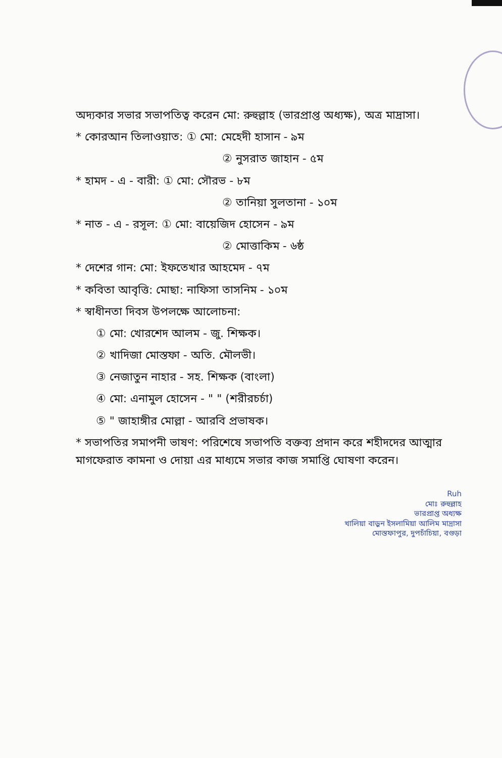অদ্যকার সভার সভাপতিত্ব করেন মো: রুহুল্লাহ (ভারপ্রাপ্ত অধ্যক্ষ), অত্র মাদ্রাসা।
* কোরআন তিলাওয়াত: ① মো: মেহেদী হাসান - ৯ম
② নুসরাত জাহান - ৫ম
* হামদ - এ - বারী: ① মো: সৌরভ - ৮ম
② তানিয়া সুলতানা - ১০ম
* নাত - এ - রসূল: ① মো: বায়েজিদ হোসেন - ৯ম
② মোত্তাকিম - ৬ষ্ঠ
* দেশের গান: মো: ইফতেখার আহমেদ - ৭ম
* কবিতা আবৃত্তি: মোছা: নাফিসা তাসনিম - ১০ম
* স্বাধীনতা দিবস উপলক্ষে আলোচনা:
① মো: খোরশেদ আলম - জু. শিক্ষক।
② খাদিজা মোস্তফা - অতি. মৌলভী।
③ নেজাতুন নাহার - সহ. শিক্ষক (বাংলা)
④ মো: এনামুল হোসেন - " " (শরীরচর্চা)
⑤ " জাহাঙ্গীর মোল্লা - আরবি প্রভাষক।
* সভাপতির সমাপনী ভাষণ: পরিশেষে সভাপতি বক্তব্য প্রদান করে শহীদদের আত্মার মাগফেরাত কামনা ও দোয়া এর মাধ্যমে সভার কাজ সমাপ্তি ঘোষণা করেন।
Ruh
মোঃ রুহুল্লাহ
ভারপ্রাপ্ত অধ্যক্ষ
খালিয়া বাড়ুন ইসলামিয়া আলিম মাদ্রাসা
মোস্তফাপুর, দুপচাঁচিয়া, বগুড়া